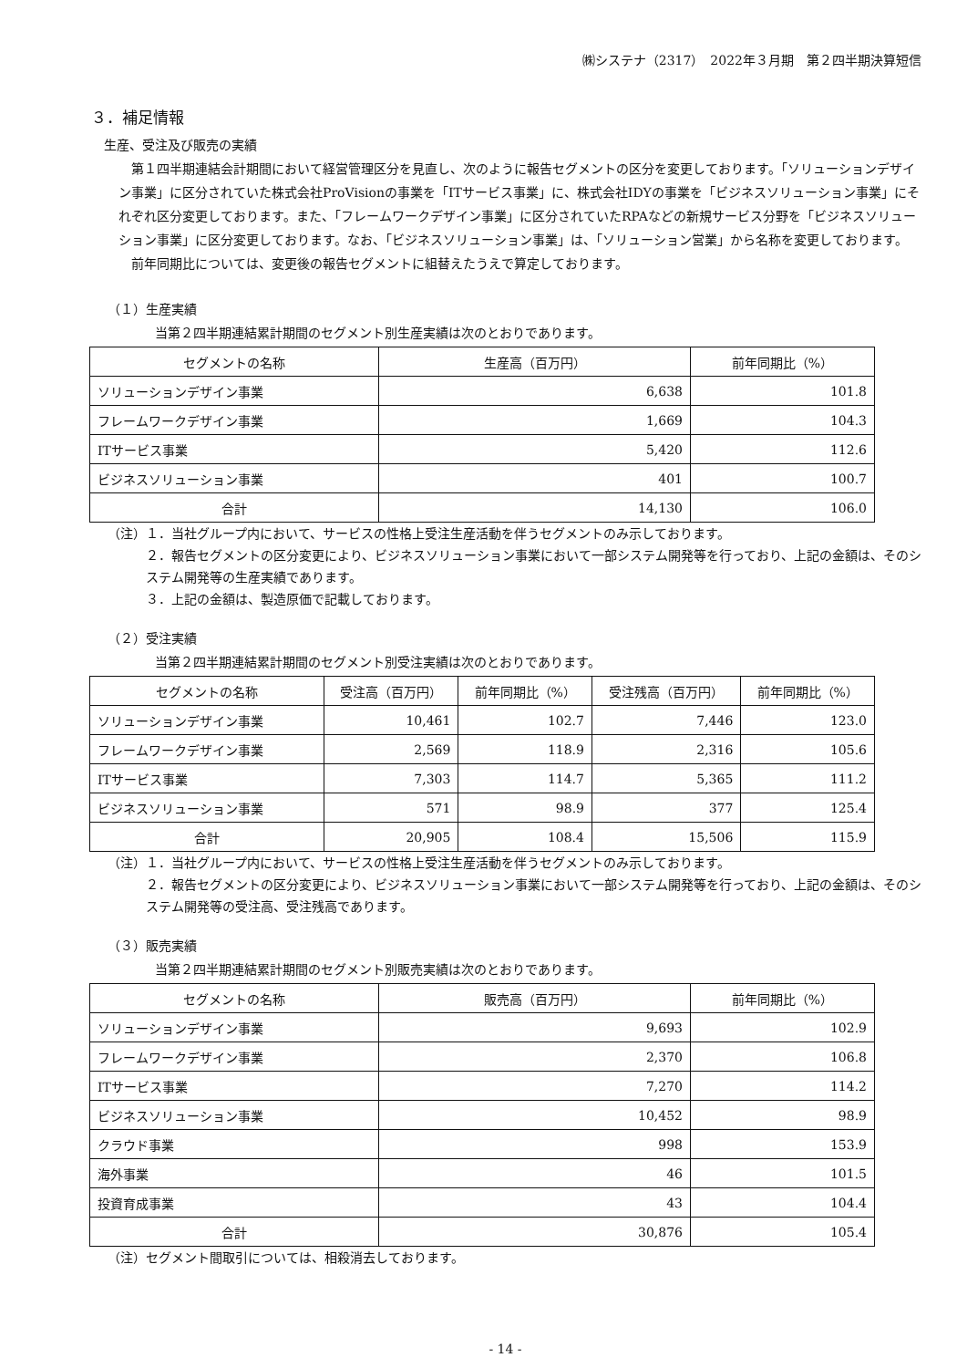㈱システナ（2317）　2022年３月期　第２四半期決算短信
３．補足情報
生産、受注及び販売の実績
　第１四半期連結会計期間において経営管理区分を見直し、次のように報告セグメントの区分を変更しております。「ソリューションデザイン事業」に区分されていた株式会社ProVisionの事業を「ITサービス事業」に、株式会社IDYの事業を「ビジネスソリューション事業」にそれぞれ区分変更しております。また、「フレームワークデザイン事業」に区分されていたRPAなどの新規サービス分野を「ビジネスソリューション事業」に区分変更しております。なお、「ビジネスソリューション事業」は、「ソリューション営業」から名称を変更しております。
　前年同期比については、変更後の報告セグメントに組替えたうえで算定しております。
（１）生産実績
当第２四半期連結累計期間のセグメント別生産実績は次のとおりであります。
| セグメントの名称 | 生産高（百万円） | 前年同期比（%） |
| --- | --- | --- |
| ソリューションデザイン事業 | 6,638 | 101.8 |
| フレームワークデザイン事業 | 1,669 | 104.3 |
| ITサービス事業 | 5,420 | 112.6 |
| ビジネスソリューション事業 | 401 | 100.7 |
| 合計 | 14,130 | 106.0 |
（注）１．当社グループ内において、サービスの性格上受注生産活動を伴うセグメントのみ示しております。
２．報告セグメントの区分変更により、ビジネスソリューション事業において一部システム開発等を行っており、上記の金額は、そのシステム開発等の生産実績であります。
３．上記の金額は、製造原価で記載しております。
（２）受注実績
当第２四半期連結累計期間のセグメント別受注実績は次のとおりであります。
| セグメントの名称 | 受注高（百万円） | 前年同期比（%） | 受注残高（百万円） | 前年同期比（%） |
| --- | --- | --- | --- | --- |
| ソリューションデザイン事業 | 10,461 | 102.7 | 7,446 | 123.0 |
| フレームワークデザイン事業 | 2,569 | 118.9 | 2,316 | 105.6 |
| ITサービス事業 | 7,303 | 114.7 | 5,365 | 111.2 |
| ビジネスソリューション事業 | 571 | 98.9 | 377 | 125.4 |
| 合計 | 20,905 | 108.4 | 15,506 | 115.9 |
（注）１．当社グループ内において、サービスの性格上受注生産活動を伴うセグメントのみ示しております。
２．報告セグメントの区分変更により、ビジネスソリューション事業において一部システム開発等を行っており、上記の金額は、そのシステム開発等の受注高、受注残高であります。
（３）販売実績
当第２四半期連結累計期間のセグメント別販売実績は次のとおりであります。
| セグメントの名称 | 販売高（百万円） | 前年同期比（%） |
| --- | --- | --- |
| ソリューションデザイン事業 | 9,693 | 102.9 |
| フレームワークデザイン事業 | 2,370 | 106.8 |
| ITサービス事業 | 7,270 | 114.2 |
| ビジネスソリューション事業 | 10,452 | 98.9 |
| クラウド事業 | 998 | 153.9 |
| 海外事業 | 46 | 101.5 |
| 投資育成事業 | 43 | 104.4 |
| 合計 | 30,876 | 105.4 |
（注）セグメント間取引については、相殺消去しております。
- 14 -